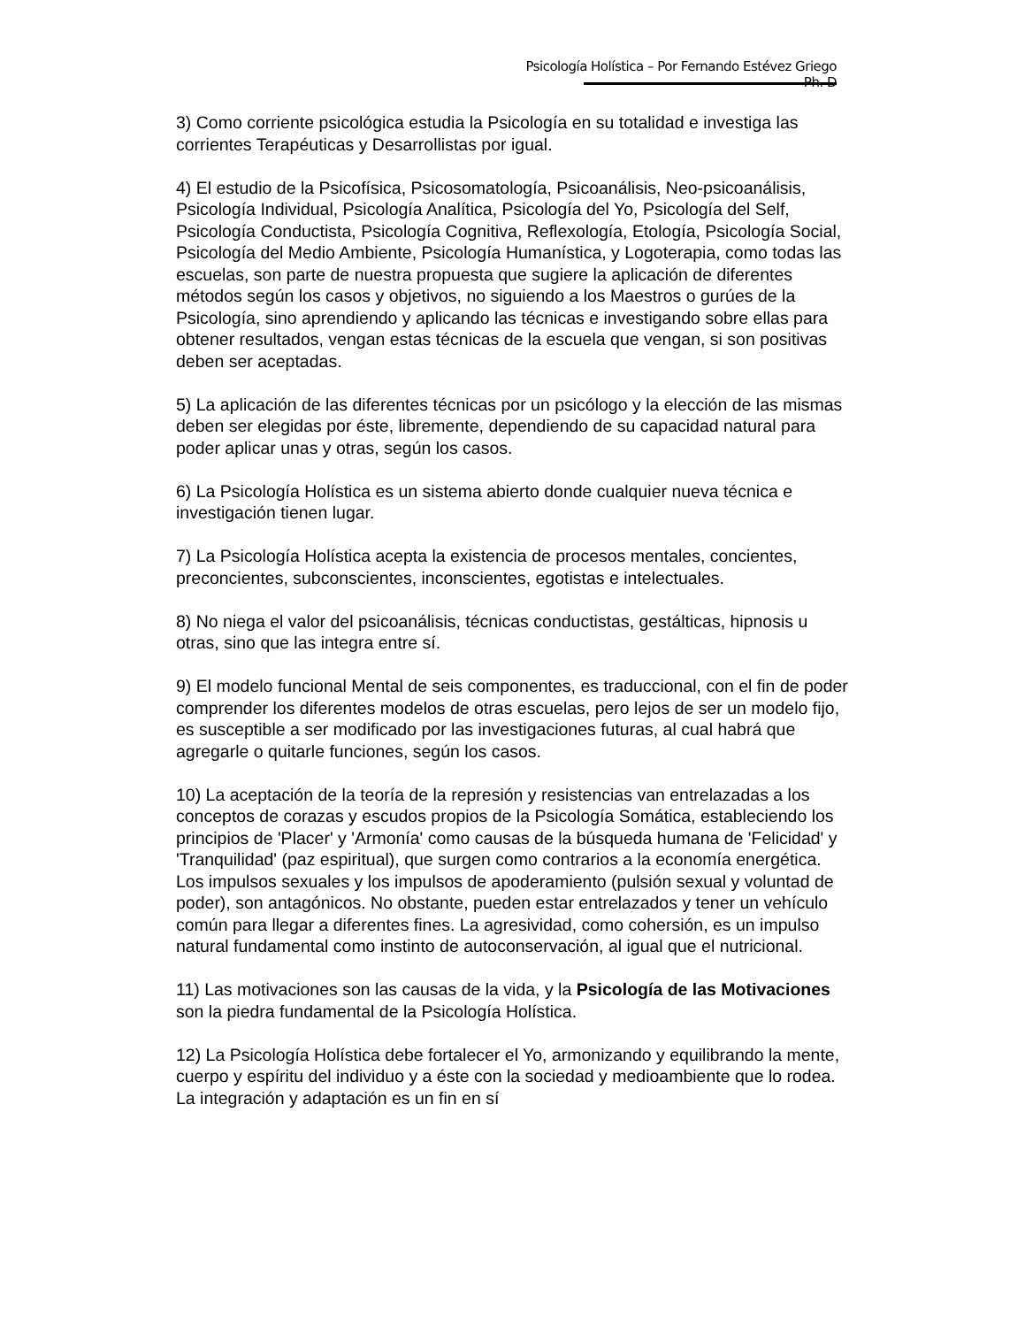Psicología Holística – Por Fernando Estévez Griego Ph. D
3) Como corriente psicológica estudia la Psicología en su totalidad e investiga las corrientes Terapéuticas y Desarrollistas por igual.
4) El estudio de la Psicofísica, Psicosomatología, Psicoanálisis, Neo-psicoanálisis, Psicología Individual, Psicología Analítica, Psicología del Yo, Psicología del Self, Psicología Conductista, Psicología Cognitiva, Reflexología, Etología, Psicología Social, Psicología del Medio Ambiente, Psicología Humanística, y Logoterapia, como todas las escuelas, son parte de nuestra propuesta que sugiere la aplicación de diferentes métodos según los casos y objetivos, no siguiendo a los Maestros o gurúes de la Psicología, sino aprendiendo y aplicando las técnicas e investigando sobre ellas para obtener resultados, vengan estas técnicas de la escuela que vengan, si son positivas deben ser aceptadas.
5) La aplicación de las diferentes técnicas por un psicólogo y la elección de las mismas deben ser elegidas por éste, libremente, dependiendo de su capacidad natural para poder aplicar unas y otras, según los casos.
6) La Psicología Holística es un sistema abierto donde cualquier nueva técnica e investigación tienen lugar.
7) La Psicología Holística acepta la existencia de procesos mentales, concientes, preconcientes, subconscientes, inconscientes, egotistas e intelectuales.
8) No niega el valor del psicoanálisis, técnicas conductistas, gestálticas, hipnosis u otras, sino que las integra entre sí.
9) El modelo funcional Mental de seis componentes, es traduccional, con el fin de poder comprender los diferentes modelos de otras escuelas, pero lejos de ser un modelo fijo, es susceptible a ser modificado por las investigaciones futuras, al cual habrá que agregarle o quitarle funciones, según los casos.
10) La aceptación de la teoría de la represión y resistencias van entrelazadas a los conceptos de corazas y escudos propios de la Psicología Somática, estableciendo los principios de 'Placer' y 'Armonía' como causas de la búsqueda humana de 'Felicidad' y 'Tranquilidad' (paz espiritual), que surgen como contrarios a la economía energética. Los impulsos sexuales y los impulsos de apoderamiento (pulsión sexual y voluntad de poder), son antagónicos. No obstante, pueden estar entrelazados y tener un vehículo común para llegar a diferentes fines. La agresividad, como cohersión, es un impulso natural fundamental como instinto de autoconservación, al igual que el nutricional.
11) Las motivaciones son las causas de la vida, y la Psicología de las Motivaciones son la piedra fundamental de la Psicología Holística.
12) La Psicología Holística debe fortalecer el Yo, armonizando y equilibrando la mente, cuerpo y espíritu del individuo y a éste con la sociedad y medioambiente que lo rodea. La integración y adaptación es un fin en sí